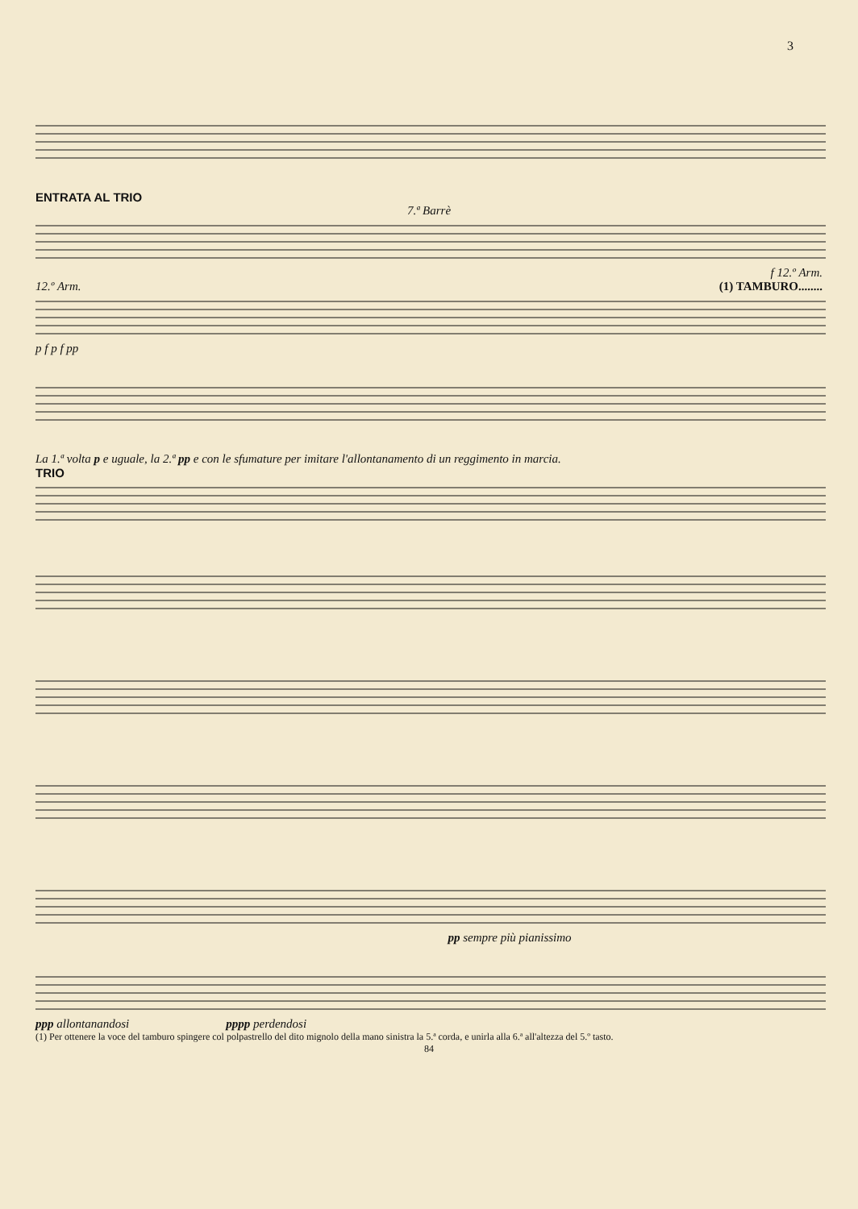3
ENTRATA AL TRIO
7.ª Barrè
f 12.º Arm.
12.º Arm. (1) TAMBURO........
p f p f pp
La 1.ª volta p e uguale, la 2.ª pp e con le sfumature per imitare l'allontanamento di un reggimento in marcia.
TRIO
pp sempre più pianissimo
ppp allontanandosi pppp perdendosi
(1) Per ottenere la voce del tamburo spingere col polpastrello del dito mignolo della mano sinistra la 5.ª corda, e unirla alla 6.ª all'altezza del 5.º tasto.
84